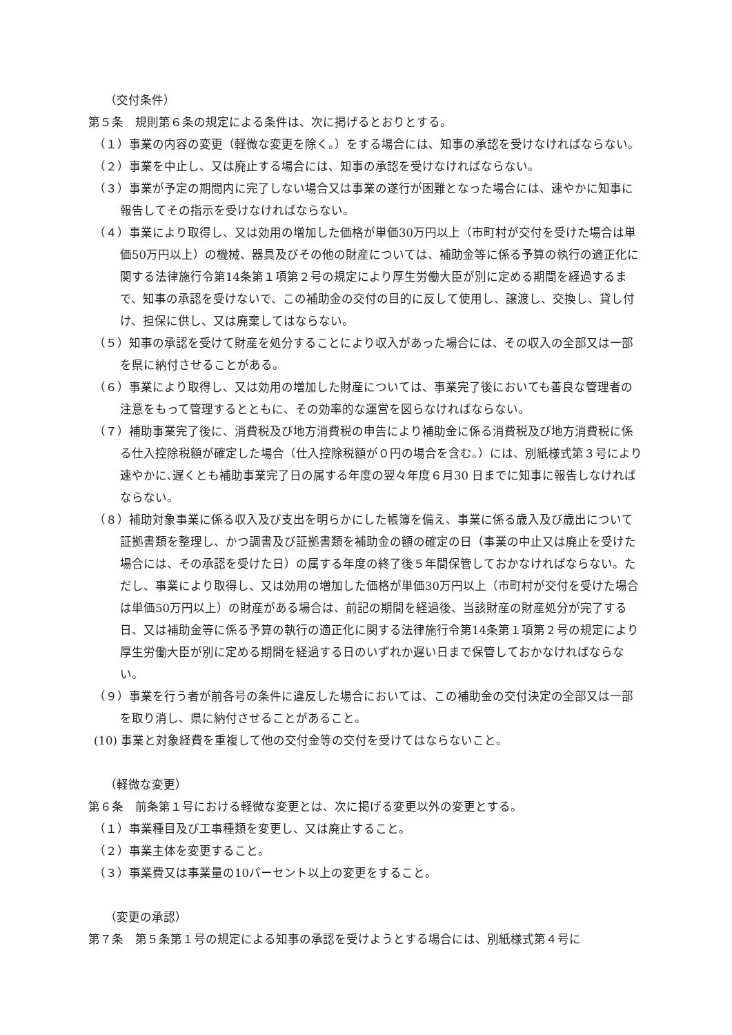（交付条件）
第５条　規則第６条の規定による条件は、次に掲げるとおりとする。
（１）事業の内容の変更（軽微な変更を除く。）をする場合には、知事の承認を受けなければならない。
（２）事業を中止し、又は廃止する場合には、知事の承認を受けなければならない。
（３）事業が予定の期間内に完了しない場合又は事業の遂行が困難となった場合には、速やかに知事に報告してその指示を受けなければならない。
（４）事業により取得し、又は効用の増加した価格が単価30万円以上（市町村が交付を受けた場合は単価50万円以上）の機械、器具及びその他の財産については、補助金等に係る予算の執行の適正化に関する法律施行令第14条第１項第２号の規定により厚生労働大臣が別に定める期間を経過するまで、知事の承認を受けないで、この補助金の交付の目的に反して使用し、譲渡し、交換し、貸し付け、担保に供し、又は廃棄してはならない。
（５）知事の承認を受けて財産を処分することにより収入があった場合には、その収入の全部又は一部を県に納付させることがある。
（６）事業により取得し、又は効用の増加した財産については、事業完了後においても善良な管理者の注意をもって管理するとともに、その効率的な運営を図らなければならない。
（７）補助事業完了後に、消費税及び地方消費税の申告により補助金に係る消費税及び地方消費税に係る仕入控除税額が確定した場合（仕入控除税額が０円の場合を含む。）には、別紙様式第３号により速やかに､遅くとも補助事業完了日の属する年度の翌々年度６月30 日までに知事に報告しなければならない。
（８）補助対象事業に係る収入及び支出を明らかにした帳簿を備え、事業に係る歳入及び歳出について証拠書類を整理し、かつ調書及び証拠書類を補助金の額の確定の日（事業の中止又は廃止を受けた場合には、その承認を受けた日）の属する年度の終了後５年間保管しておかなければならない。ただし、事業により取得し、又は効用の増加した価格が単価30万円以上（市町村が交付を受けた場合は単価50万円以上）の財産がある場合は、前記の期間を経過後、当該財産の財産処分が完了する日、又は補助金等に係る予算の執行の適正化に関する法律施行令第14条第１項第２号の規定により厚生労働大臣が別に定める期間を経過する日のいずれか遅い日まで保管しておかなければならない。
（９）事業を行う者が前各号の条件に違反した場合においては、この補助金の交付決定の全部又は一部を取り消し、県に納付させることがあること。
(10) 事業と対象経費を重複して他の交付金等の交付を受けてはならないこと。
（軽微な変更）
第６条　前条第１号における軽微な変更とは、次に掲げる変更以外の変更とする。
（１）事業種目及び工事種類を変更し、又は廃止すること。
（２）事業主体を変更すること。
（３）事業費又は事業量の10パーセント以上の変更をすること。
（変更の承認）
第７条　第５条第１号の規定による知事の承認を受けようとする場合には、別紙様式第４号に